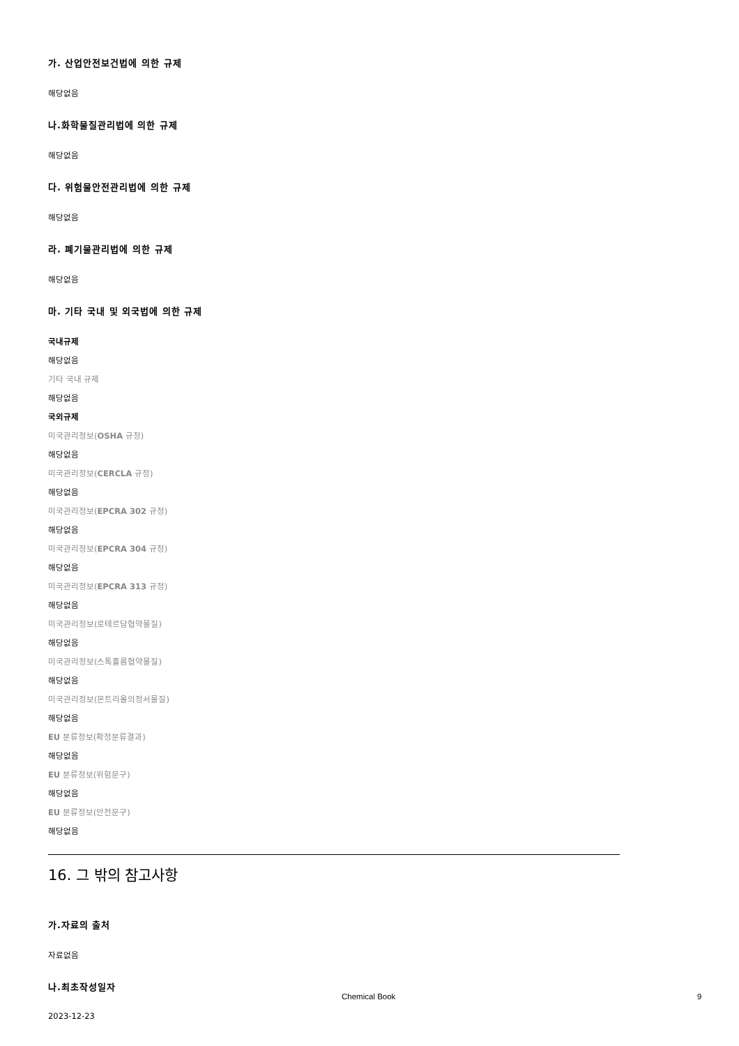가. 산업안전보건법에 의한 규제
해당없음
나.화학물질관리법에 의한 규제
해당없음
다. 위험물안전관리법에 의한 규제
해당없음
라. 폐기물관리법에 의한 규제
해당없음
마. 기타 국내 및 외국법에 의한 규제
국내규제
해당없음
기타 국내 규제
해당없음
국외규제
미국관리정보(OSHA 규정)
해당없음
미국관리정보(CERCLA 규정)
해당없음
미국관리정보(EPCRA 302 규정)
해당없음
미국관리정보(EPCRA 304 규정)
해당없음
미국관리정보(EPCRA 313 규정)
해당없음
미국관리정보(로테르담협약물질)
해당없음
미국관리정보(스톡홀름협약물질)
해당없음
미국관리정보(몬트리올의정서물질)
해당없음
EU 분류정보(확정분류결과)
해당없음
EU 분류정보(위험문구)
해당없음
EU 분류정보(안전문구)
해당없음
16. 그 밖의 참고사항
가.자료의 출처
자료없음
나.최초작성일자
2023-12-23
Chemical Book 9